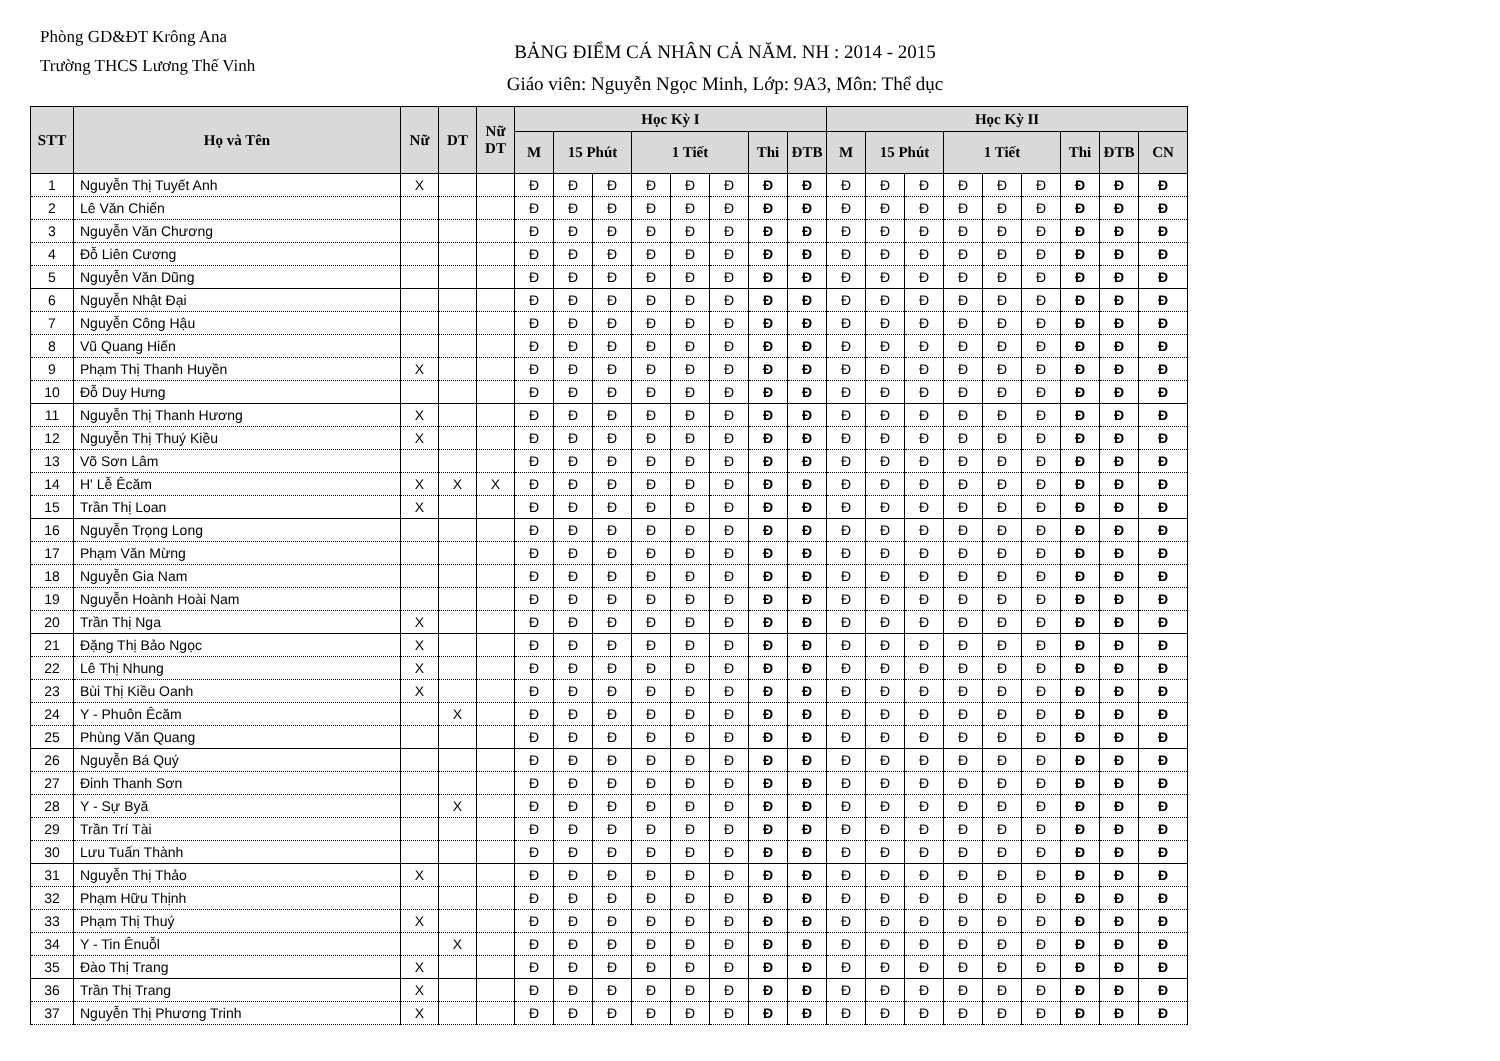Phòng GD&ĐT Krông Ana
Trường THCS Lương Thế Vinh
BẢNG ĐIỂM CÁ NHÂN CẢ NĂM. NH : 2014 - 2015
Giáo viên: Nguyễn Ngọc Minh, Lớp: 9A3, Môn: Thể dục
| STT | Họ và Tên | Nữ | DT | Nữ DT | Học Kỳ I | | | | | | | | Học Kỳ II | | | | | | | | |
| --- | --- | --- | --- | --- | --- | --- | --- | --- | --- | --- | --- | --- | --- | --- | --- | --- | --- | --- | --- | --- | --- |
| | | | | | M | 15 Phút | | 1 Tiết | | | Thi | ĐTB | M | 15 Phút | | 1 Tiết | | | Thi | ĐTB | CN |
| 1 | Nguyễn Thị Tuyết Anh | X | | | Đ | Đ | Đ | Đ | Đ | Đ | Đ | Đ | Đ | Đ | Đ | Đ | Đ | Đ | Đ | Đ | Đ |
| 2 | Lê Văn Chiến | | | | Đ | Đ | Đ | Đ | Đ | Đ | Đ | Đ | Đ | Đ | Đ | Đ | Đ | Đ | Đ | Đ | Đ |
| 3 | Nguyễn Văn Chương | | | | Đ | Đ | Đ | Đ | Đ | Đ | Đ | Đ | Đ | Đ | Đ | Đ | Đ | Đ | Đ | Đ | Đ |
| 4 | Đỗ Liên Cương | | | | Đ | Đ | Đ | Đ | Đ | Đ | Đ | Đ | Đ | Đ | Đ | Đ | Đ | Đ | Đ | Đ | Đ |
| 5 | Nguyễn Văn Dũng | | | | Đ | Đ | Đ | Đ | Đ | Đ | Đ | Đ | Đ | Đ | Đ | Đ | Đ | Đ | Đ | Đ | Đ |
| 6 | Nguyễn Nhật Đại | | | | Đ | Đ | Đ | Đ | Đ | Đ | Đ | Đ | Đ | Đ | Đ | Đ | Đ | Đ | Đ | Đ | Đ |
| 7 | Nguyễn Công Hậu | | | | Đ | Đ | Đ | Đ | Đ | Đ | Đ | Đ | Đ | Đ | Đ | Đ | Đ | Đ | Đ | Đ | Đ |
| 8 | Vũ Quang Hiến | | | | Đ | Đ | Đ | Đ | Đ | Đ | Đ | Đ | Đ | Đ | Đ | Đ | Đ | Đ | Đ | Đ | Đ |
| 9 | Phạm Thị Thanh Huyền | X | | | Đ | Đ | Đ | Đ | Đ | Đ | Đ | Đ | Đ | Đ | Đ | Đ | Đ | Đ | Đ | Đ | Đ |
| 10 | Đỗ Duy Hưng | | | | Đ | Đ | Đ | Đ | Đ | Đ | Đ | Đ | Đ | Đ | Đ | Đ | Đ | Đ | Đ | Đ | Đ |
| 11 | Nguyễn Thị Thanh Hương | X | | | Đ | Đ | Đ | Đ | Đ | Đ | Đ | Đ | Đ | Đ | Đ | Đ | Đ | Đ | Đ | Đ | Đ |
| 12 | Nguyễn Thị Thuý Kiều | X | | | Đ | Đ | Đ | Đ | Đ | Đ | Đ | Đ | Đ | Đ | Đ | Đ | Đ | Đ | Đ | Đ | Đ |
| 13 | Võ Sơn Lâm | | | | Đ | Đ | Đ | Đ | Đ | Đ | Đ | Đ | Đ | Đ | Đ | Đ | Đ | Đ | Đ | Đ | Đ |
| 14 | H' Lễ Êcăm | X | X | X | Đ | Đ | Đ | Đ | Đ | Đ | Đ | Đ | Đ | Đ | Đ | Đ | Đ | Đ | Đ | Đ | Đ |
| 15 | Trần Thị Loan | X | | | Đ | Đ | Đ | Đ | Đ | Đ | Đ | Đ | Đ | Đ | Đ | Đ | Đ | Đ | Đ | Đ | Đ |
| 16 | Nguyễn Trọng Long | | | | Đ | Đ | Đ | Đ | Đ | Đ | Đ | Đ | Đ | Đ | Đ | Đ | Đ | Đ | Đ | Đ | Đ |
| 17 | Phạm Văn Mừng | | | | Đ | Đ | Đ | Đ | Đ | Đ | Đ | Đ | Đ | Đ | Đ | Đ | Đ | Đ | Đ | Đ | Đ |
| 18 | Nguyễn Gia Nam | | | | Đ | Đ | Đ | Đ | Đ | Đ | Đ | Đ | Đ | Đ | Đ | Đ | Đ | Đ | Đ | Đ | Đ |
| 19 | Nguyễn Hoành Hoài Nam | | | | Đ | Đ | Đ | Đ | Đ | Đ | Đ | Đ | Đ | Đ | Đ | Đ | Đ | Đ | Đ | Đ | Đ |
| 20 | Trần Thị Nga | X | | | Đ | Đ | Đ | Đ | Đ | Đ | Đ | Đ | Đ | Đ | Đ | Đ | Đ | Đ | Đ | Đ | Đ |
| 21 | Đặng Thị Bảo Ngọc | X | | | Đ | Đ | Đ | Đ | Đ | Đ | Đ | Đ | Đ | Đ | Đ | Đ | Đ | Đ | Đ | Đ | Đ |
| 22 | Lê Thị Nhung | X | | | Đ | Đ | Đ | Đ | Đ | Đ | Đ | Đ | Đ | Đ | Đ | Đ | Đ | Đ | Đ | Đ | Đ |
| 23 | Bùi Thị Kiều Oanh | X | | | Đ | Đ | Đ | Đ | Đ | Đ | Đ | Đ | Đ | Đ | Đ | Đ | Đ | Đ | Đ | Đ | Đ |
| 24 | Y - Phuôn Êcăm | | X | | Đ | Đ | Đ | Đ | Đ | Đ | Đ | Đ | Đ | Đ | Đ | Đ | Đ | Đ | Đ | Đ | Đ |
| 25 | Phùng Văn Quang | | | | Đ | Đ | Đ | Đ | Đ | Đ | Đ | Đ | Đ | Đ | Đ | Đ | Đ | Đ | Đ | Đ | Đ |
| 26 | Nguyễn Bá Quý | | | | Đ | Đ | Đ | Đ | Đ | Đ | Đ | Đ | Đ | Đ | Đ | Đ | Đ | Đ | Đ | Đ | Đ |
| 27 | Đinh Thanh Sơn | | | | Đ | Đ | Đ | Đ | Đ | Đ | Đ | Đ | Đ | Đ | Đ | Đ | Đ | Đ | Đ | Đ | Đ |
| 28 | Y - Sự Byă | | X | | Đ | Đ | Đ | Đ | Đ | Đ | Đ | Đ | Đ | Đ | Đ | Đ | Đ | Đ | Đ | Đ | Đ |
| 29 | Trần Trí Tài | | | | Đ | Đ | Đ | Đ | Đ | Đ | Đ | Đ | Đ | Đ | Đ | Đ | Đ | Đ | Đ | Đ | Đ |
| 30 | Lưu Tuấn Thành | | | | Đ | Đ | Đ | Đ | Đ | Đ | Đ | Đ | Đ | Đ | Đ | Đ | Đ | Đ | Đ | Đ | Đ |
| 31 | Nguyễn Thị Thảo | X | | | Đ | Đ | Đ | Đ | Đ | Đ | Đ | Đ | Đ | Đ | Đ | Đ | Đ | Đ | Đ | Đ | Đ |
| 32 | Phạm Hữu Thịnh | | | | Đ | Đ | Đ | Đ | Đ | Đ | Đ | Đ | Đ | Đ | Đ | Đ | Đ | Đ | Đ | Đ | Đ |
| 33 | Phạm Thị Thuý | X | | | Đ | Đ | Đ | Đ | Đ | Đ | Đ | Đ | Đ | Đ | Đ | Đ | Đ | Đ | Đ | Đ | Đ |
| 34 | Y - Tin Ênuỗl | | X | | Đ | Đ | Đ | Đ | Đ | Đ | Đ | Đ | Đ | Đ | Đ | Đ | Đ | Đ | Đ | Đ | Đ |
| 35 | Đào Thị Trang | X | | | Đ | Đ | Đ | Đ | Đ | Đ | Đ | Đ | Đ | Đ | Đ | Đ | Đ | Đ | Đ | Đ | Đ |
| 36 | Trần Thị Trang | X | | | Đ | Đ | Đ | Đ | Đ | Đ | Đ | Đ | Đ | Đ | Đ | Đ | Đ | Đ | Đ | Đ | Đ |
| 37 | Nguyễn Thị Phương Trinh | X | | | Đ | Đ | Đ | Đ | Đ | Đ | Đ | Đ | Đ | Đ | Đ | Đ | Đ | Đ | Đ | Đ | Đ |